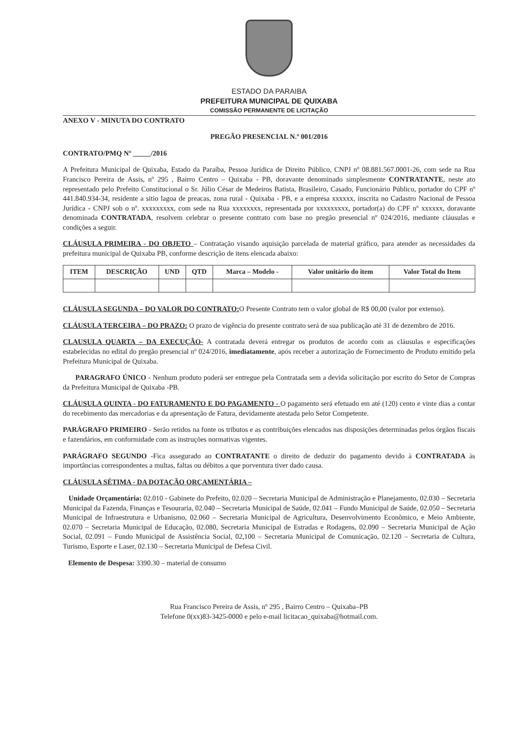ESTADO DA PARAIBA
PREFEITURA MUNICIPAL DE QUIXABA
COMISSÃO PERMANENTE DE LICITAÇÃO
ANEXO V - MINUTA DO CONTRATO
PREGÃO PRESENCIAL N.º 001/2016
CONTRATO/PMQ Nº _____/2016
A Prefeitura Municipal de Quixaba, Estado da Paraíba, Pessoa Jurídica de Direito Público, CNPJ nº 08.881.567.0001-26, com sede na Rua Francisco Pereira de Assis, nº 295 , Bairro Centro – Quixaba - PB, doravante denominado simplesmente CONTRATANTE, neste ato representado pelo Prefeito Constitucional o Sr. Júlio César de Medeiros Batista, Brasileiro, Casado, Funcionário Público, portador do CPF nº 441.840.934-34, residente a sitio lagoa de preacas, zona rural - Quixaba - PB, e a empresa xxxxxx, inscrita no Cadastro Nacional de Pessoa Jurídica - CNPJ sob o nº. xxxxxxxxx, com sede na Rua xxxxxxxx, representada por xxxxxxxxx, portador(a) do CPF nº xxxxxx, doravante denominada CONTRATADA, resolvem celebrar o presente contrato com base no pregão presencial nº 024/2016, mediante cláusulas e condições a seguir.
CLÁUSULA PRIMEIRA - DO OBJETO – Contratação visando aquisição parcelada de material gráfico, para atender as necessidades da prefeitura municipal de Quixaba PB, conforme descrição de itens elencada abaixo:
| ITEM | DESCRIÇÃO | UND | QTD | Marca – Modelo - | Valor unitário do item | Valor Total do Item |
| --- | --- | --- | --- | --- | --- | --- |
CLÁUSULA SEGUNDA – DO VALOR DO CONTRATO: O Presente Contrato tem o valor global de R$ 00,00 (valor por extenso).
CLÁUSULA TERCEIRA – DO PRAZO: O prazo de vigência do presente contrato será de sua publicação até 31 de dezembro de 2016.
CLAUSULA QUARTA – DA EXECUÇÃO- A contratada deverá entregar os produtos de acordo com as cláusulas e especificações estabelecidas no edital do pregão presencial nº 024/2016, imediatamente, após receber a autorização de Fornecimento de Produto emitido pela Prefeitura Municipal de Quixaba.
PARAGRAFO ÚNICO - Nenhum produto poderá ser entregue pela Contratada sem a devida solicitação por escrito do Setor de Compras da Prefeitura Municipal de Quixaba -PB.
CLÁUSULA QUINTA - DO FATURAMENTO E DO PAGAMENTO - O pagamento será efetuado em até (120) cento e vinte dias a contar do recebimento das mercadorias e da apresentação de Fatura, devidamente atestada pelo Setor Competente.
PARÁGRAFO PRIMEIRO - Serão retidos na fonte os tributos e as contribuições elencados nas disposições determinadas pelos órgãos fiscais e fazendários, em conformidade com as instruções normativas vigentes.
PARÁGRAFO SEGUNDO -Fica assegurado ao CONTRATANTE o direito de deduzir do pagamento devido à CONTRATADA às importâncias correspondentes a multas, faltas ou débitos a que porventura tiver dado causa.
CLÁUSULA SÉTIMA - DA DOTAÇÃO ORÇAMENTÁRIA –
Unidade Orçamentária: 02.010 - Gabinete do Prefeito, 02.020 – Secretaria Municipal de Administração e Planejamento, 02.030 – Secretaria Municipal da Fazenda, Finanças e Tesouraria, 02.040 – Secretaria Municipal de Saúde, 02.041 – Fundo Municipal de Saúde, 02.050 – Secretaria Municipal de Infraestrutura e Urbanismo, 02.060 – Secretaria Municipal de Agricultura, Desenvolvimento Econômico, e Meio Ambiente, 02.070 – Secretaria Municipal de Educação, 02.080, Secretaria Municipal de Estradas e Rodagens, 02.090 – Secretaria Municipal de Ação Social, 02.091 – Fundo Municipal de Assistência Social, 02,100 – Secretaria Municipal de Comunicação, 02.120 – Secretaria de Cultura, Turismo, Esporte e Laser, 02.130 – Secretaria Municipal de Defesa Civil.
Elemento de Despesa: 3390.30 – material de consumo
Rua Francisco Pereira de Assis, nº 295 , Bairro Centro – Quixaba–PB
Telefone 0(xx)83-3425-0000 e pelo e-mail licitacao_quixaba@hotmail.com.